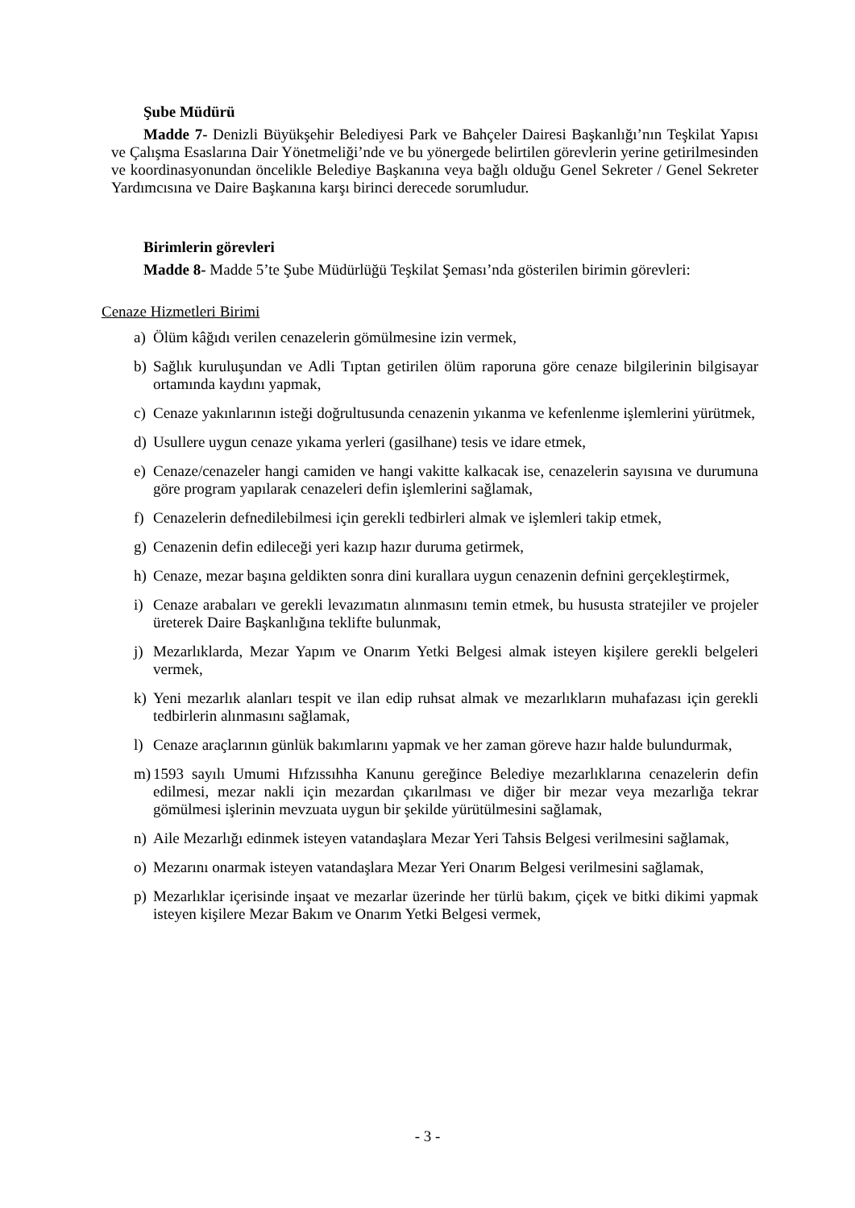Şube Müdürü
Madde 7- Denizli Büyükşehir Belediyesi Park ve Bahçeler Dairesi Başkanlığı’nın Teşkilat Yapısı ve Çalışma Esaslarına Dair Yönetmeliği’nde ve bu yönergede belirtilen görevlerin yerine getirilmesinden ve koordinasyonundan öncelikle Belediye Başkanına veya bağlı olduğu Genel Sekreter / Genel Sekreter Yardımcısına ve Daire Başkanına karşı birinci derecede sorumludur.
Birimlerin görevleri
Madde 8- Madde 5’te Şube Müdürlüğü Teşkilat Şeması’nda gösterilen birimin görevleri:
Cenaze Hizmetleri Birimi
a) Ölüm kâğıdı verilen cenazelerin gömülmesine izin vermek,
b) Sağlık kuruluşundan ve Adli Tıptan getirilen ölüm raporuna göre cenaze bilgilerinin bilgisayar ortamında kaydını yapmak,
c) Cenaze yakınlarının isteği doğrultusunda cenazenin yıkanma ve kefenlenme işlemlerini yürütmek,
d) Usullere uygun cenaze yıkama yerleri (gasilhane) tesis ve idare etmek,
e) Cenaze/cenazeler hangi camiden ve hangi vakitte kalkacak ise, cenazelerin sayısına ve durumuna göre program yapılarak cenazeleri defin işlemlerini sağlamak,
f) Cenazelerin defnedilebilmesi için gerekli tedbirleri almak ve işlemleri takip etmek,
g) Cenazenin defin edileceği yeri kazıp hazır duruma getirmek,
h) Cenaze, mezar başına geldikten sonra dini kurallara uygun cenazenin defnini gerçekleştirmek,
i) Cenaze arabaları ve gerekli levazımatın alınmasını temin etmek, bu hususta stratejiler ve projeler üreterek Daire Başkanlığına teklifte bulunmak,
j) Mezarlıklarda, Mezar Yapım ve Onarım Yetki Belgesi almak isteyen kişilere gerekli belgeleri vermek,
k) Yeni mezarlık alanları tespit ve ilan edip ruhsat almak ve mezarlıkların muhafazası için gerekli tedbirlerin alınmasını sağlamak,
l) Cenaze araçlarının günlük bakımlarını yapmak ve her zaman göreve hazır halde bulundurmak,
m) 1593 sayılı Umumi Hıfzıssıhha Kanunu gereğince Belediye mezarlıklarına cenazelerin defin edilmesi, mezar nakli için mezardan çıkarılması ve diğer bir mezar veya mezarlığa tekrar gömülmesi işlerinin mevzuata uygun bir şekilde yürütülmesini sağlamak,
n) Aile Mezarlığı edinmek isteyen vatandaşlara Mezar Yeri Tahsis Belgesi verilmesini sağlamak,
o) Mezarını onarmak isteyen vatandaşlara Mezar Yeri Onarım Belgesi verilmesini sağlamak,
p) Mezarlıklar içerisinde inşaat ve mezarlar üzerinde her türlü bakım, çiçek ve bitki dikimi yapmak isteyen kişilere Mezar Bakım ve Onarım Yetki Belgesi vermek,
- 3 -